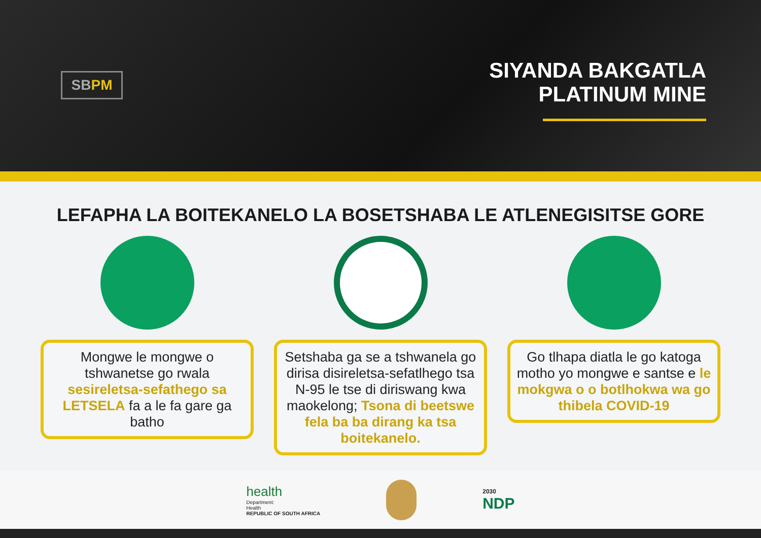SB PM
SIYANDA BAKGATLA
PLATINUM MINE
LEFAPHA LA BOITEKANELO LA BOSETSHABA LE ATLENEGISITSE GORE
Mongwe le mongwe o tshwanetse go rwala sesireletsa-sefathego sa LETSELA fa a le fa gare ga batho
Setshaba ga se a tshwanela go dirisa disireletsa-sefatlhego tsa N-95 le tse di diriswang kwa maokelong; Tsona di beetswe fela ba ba dirang ka tsa boitekanelo.
Go tlhapa diatla le go katoga motho yo mongwe e santse e le mokgwa o o botlhokwa wa go thibela COVID-19
health
Department:
Health
REPUBLIC OF SOUTH AFRICA
2030
NDP